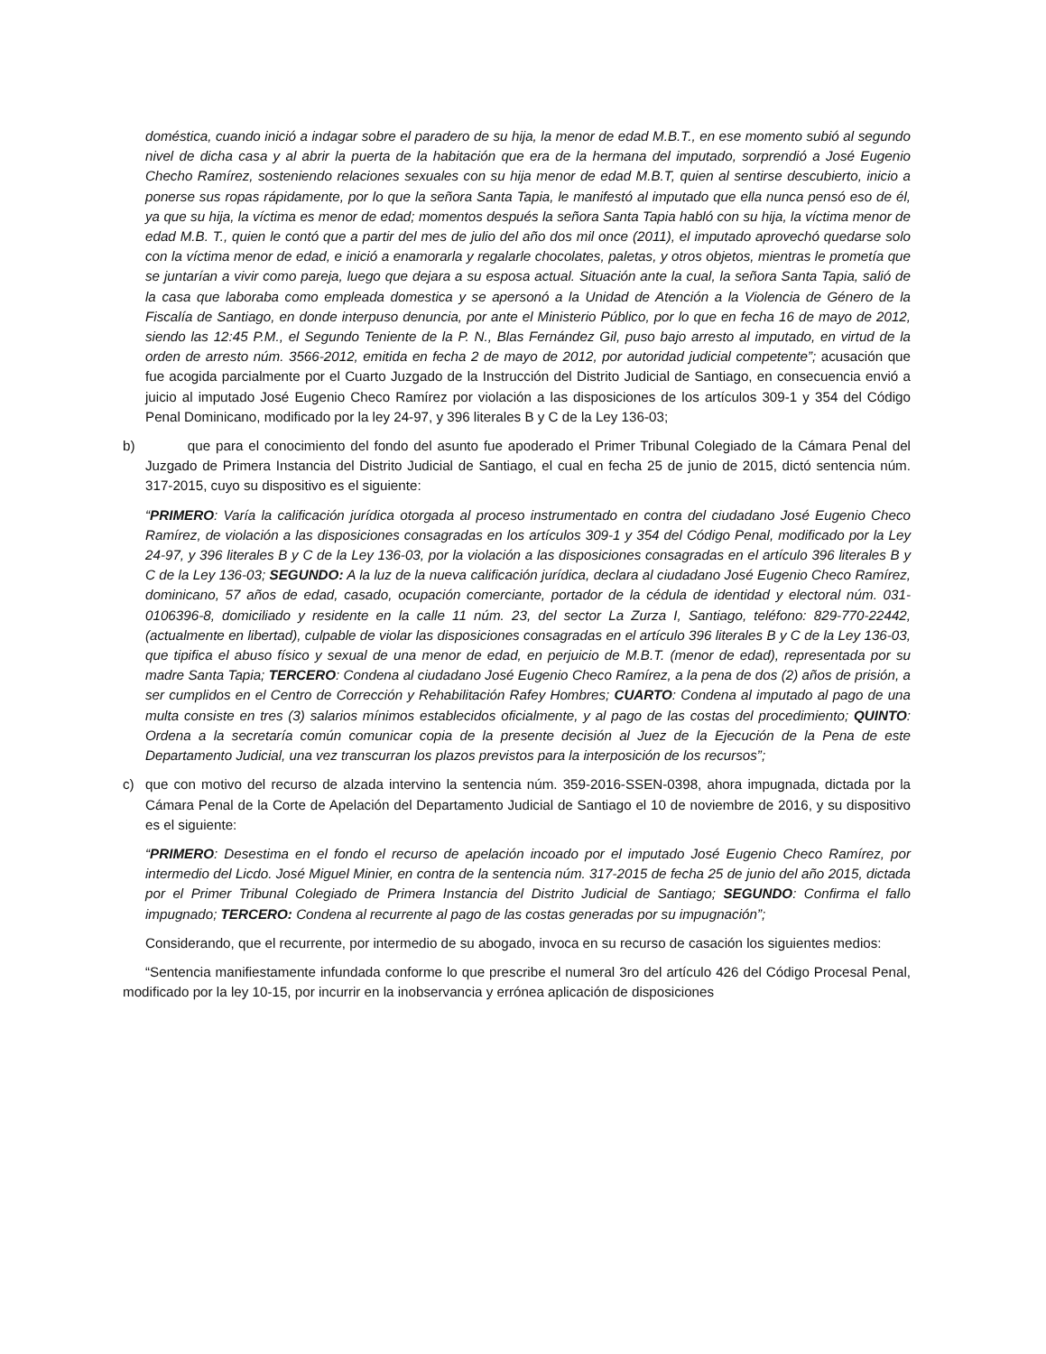doméstica, cuando inició a indagar sobre el paradero de su hija, la menor de edad M.B.T., en ese momento subió al segundo nivel de dicha casa y al abrir la puerta de la habitación que era de la hermana del imputado, sorprendió a José Eugenio Checho Ramírez, sosteniendo relaciones sexuales con su hija menor de edad M.B.T, quien al sentirse descubierto, inicio a ponerse sus ropas rápidamente, por lo que la señora Santa Tapia, le manifestó al imputado que ella nunca pensó eso de él, ya que su hija, la víctima es menor de edad; momentos después la señora Santa Tapia habló con su hija, la víctima menor de edad M.B. T., quien le contó que a partir del mes de julio del año dos mil once (2011), el imputado aprovechó quedarse solo con la víctima menor de edad, e inició a enamorarla y regalarle chocolates, paletas, y otros objetos, mientras le prometía que se juntarían a vivir como pareja, luego que dejara a su esposa actual. Situación ante la cual, la señora Santa Tapia, salió de la casa que laboraba como empleada domestica y se apersonó a la Unidad de Atención a la Violencia de Género de la Fiscalía de Santiago, en donde interpuso denuncia, por ante el Ministerio Público, por lo que en fecha 16 de mayo de 2012, siendo las 12:45 P.M., el Segundo Teniente de la P. N., Blas Fernández Gil, puso bajo arresto al imputado, en virtud de la orden de arresto núm. 3566-2012, emitida en fecha 2 de mayo de 2012, por autoridad judicial competente”; acusación que fue acogida parcialmente por el Cuarto Juzgado de la Instrucción del Distrito Judicial de Santiago, en consecuencia envió a juicio al imputado José Eugenio Checo Ramírez por violación a las disposiciones de los artículos 309-1 y 354 del Código Penal Dominicano, modificado por la ley 24-97, y 396 literales B y C de la Ley 136-03;
b) que para el conocimiento del fondo del asunto fue apoderado el Primer Tribunal Colegiado de la Cámara Penal del Juzgado de Primera Instancia del Distrito Judicial de Santiago, el cual en fecha 25 de junio de 2015, dictó sentencia núm. 317-2015, cuyo su dispositivo es el siguiente:
“PRIMERO: Varía la calificación jurídica otorgada al proceso instrumentado en contra del ciudadano José Eugenio Checo Ramírez, de violación a las disposiciones consagradas en los artículos 309-1 y 354 del Código Penal, modificado por la Ley 24-97, y 396 literales B y C de la Ley 136-03, por la violación a las disposiciones consagradas en el artículo 396 literales B y C de la Ley 136-03; SEGUNDO: A la luz de la nueva calificación jurídica, declara al ciudadano José Eugenio Checo Ramírez, dominicano, 57 años de edad, casado, ocupación comerciante, portador de la cédula de identidad y electoral núm. 031-0106396-8, domiciliado y residente en la calle 11 núm. 23, del sector La Zurza I, Santiago, teléfono: 829-770-22442, (actualmente en libertad), culpable de violar las disposiciones consagradas en el artículo 396 literales B y C de la Ley 136-03, que tipifica el abuso físico y sexual de una menor de edad, en perjuicio de M.B.T. (menor de edad), representada por su madre Santa Tapia; TERCERO: Condena al ciudadano José Eugenio Checo Ramírez, a la pena de dos (2) años de prisión, a ser cumplidos en el Centro de Corrección y Rehabilitación Rafey Hombres; CUARTO: Condena al imputado al pago de una multa consiste en tres (3) salarios mínimos establecidos oficialmente, y al pago de las costas del procedimiento; QUINTO: Ordena a la secretaría común comunicar copia de la presente decisión al Juez de la Ejecución de la Pena de este Departamento Judicial, una vez transcurran los plazos previstos para la interposición de los recursos”;
c) que con motivo del recurso de alzada intervino la sentencia núm. 359-2016-SSEN-0398, ahora impugnada, dictada por la Cámara Penal de la Corte de Apelación del Departamento Judicial de Santiago el 10 de noviembre de 2016, y su dispositivo es el siguiente:
“PRIMERO: Desestima en el fondo el recurso de apelación incoado por el imputado José Eugenio Checo Ramírez, por intermedio del Licdo. José Miguel Minier, en contra de la sentencia núm. 317-2015 de fecha 25 de junio del año 2015, dictada por el Primer Tribunal Colegiado de Primera Instancia del Distrito Judicial de Santiago; SEGUNDO: Confirma el fallo impugnado; TERCERO: Condena al recurrente al pago de las costas generadas por su impugnación”;
Considerando, que el recurrente, por intermedio de su abogado, invoca en su recurso de casación los siguientes medios:
“Sentencia manifiestamente infundada conforme lo que prescribe el numeral 3ro del artículo 426 del Código Procesal Penal, modificado por la ley 10-15, por incurrir en la inobservancia y errónea aplicación de disposiciones